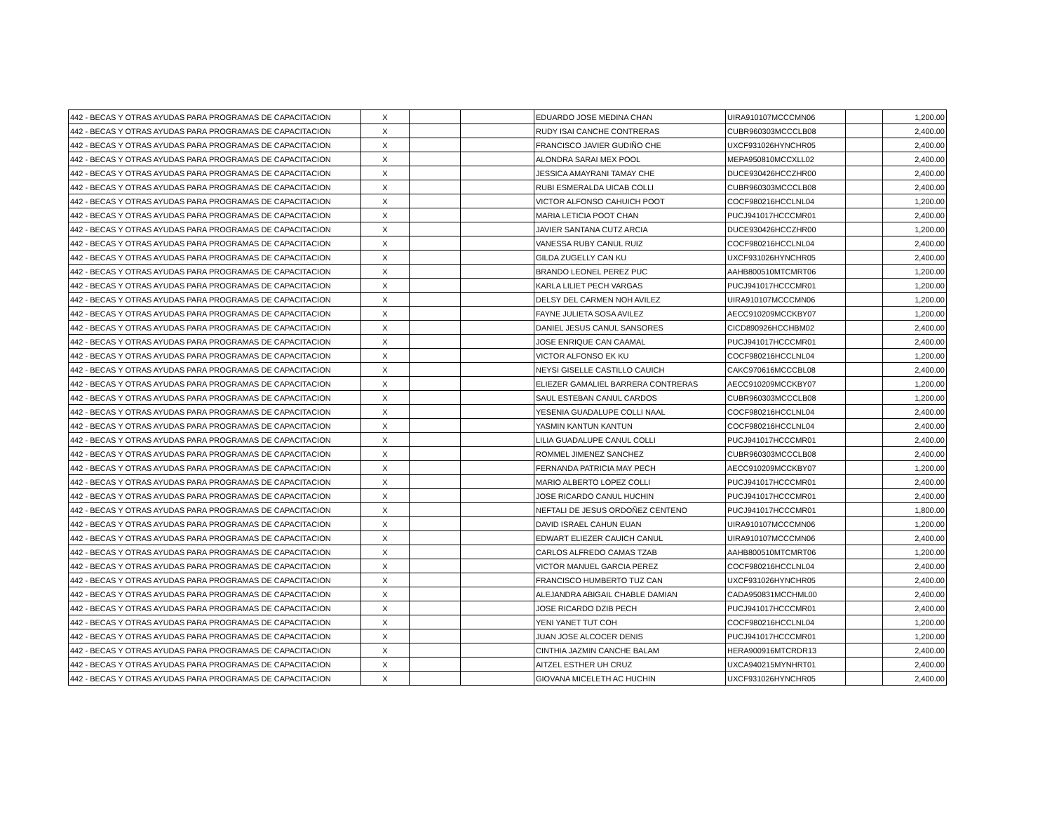| 442 - BECAS Y OTRAS AYUDAS PARA PROGRAMAS DE CAPACITACION | X | | | EDUARDO JOSE MEDINA CHAN | UIRA910107MCCCMN06 | | 1,200.00 |
| 442 - BECAS Y OTRAS AYUDAS PARA PROGRAMAS DE CAPACITACION | X | | | RUDY ISAI CANCHE CONTRERAS | CUBR960303MCCCLB08 | | 2,400.00 |
| 442 - BECAS Y OTRAS AYUDAS PARA PROGRAMAS DE CAPACITACION | X | | | FRANCISCO JAVIER GUDIÑO CHE | UXCF931026HYNCHR05 | | 2,400.00 |
| 442 - BECAS Y OTRAS AYUDAS PARA PROGRAMAS DE CAPACITACION | X | | | ALONDRA SARAI MEX POOL | MEPA950810MCCXLL02 | | 2,400.00 |
| 442 - BECAS Y OTRAS AYUDAS PARA PROGRAMAS DE CAPACITACION | X | | | JESSICA AMAYRANI TAMAY CHE | DUCE930426HCCZHR00 | | 2,400.00 |
| 442 - BECAS Y OTRAS AYUDAS PARA PROGRAMAS DE CAPACITACION | X | | | RUBI ESMERALDA UICAB COLLI | CUBR960303MCCCLB08 | | 2,400.00 |
| 442 - BECAS Y OTRAS AYUDAS PARA PROGRAMAS DE CAPACITACION | X | | | VICTOR ALFONSO CAHUICH POOT | COCF980216HCCLNL04 | | 1,200.00 |
| 442 - BECAS Y OTRAS AYUDAS PARA PROGRAMAS DE CAPACITACION | X | | | MARIA LETICIA POOT CHAN | PUCJ941017HCCCMR01 | | 2,400.00 |
| 442 - BECAS Y OTRAS AYUDAS PARA PROGRAMAS DE CAPACITACION | X | | | JAVIER SANTANA CUTZ ARCIA | DUCE930426HCCZHR00 | | 1,200.00 |
| 442 - BECAS Y OTRAS AYUDAS PARA PROGRAMAS DE CAPACITACION | X | | | VANESSA RUBY CANUL RUIZ | COCF980216HCCLNL04 | | 2,400.00 |
| 442 - BECAS Y OTRAS AYUDAS PARA PROGRAMAS DE CAPACITACION | X | | | GILDA ZUGELLY CAN KU | UXCF931026HYNCHR05 | | 2,400.00 |
| 442 - BECAS Y OTRAS AYUDAS PARA PROGRAMAS DE CAPACITACION | X | | | BRANDO LEONEL PEREZ PUC | AAHB800510MTCMRT06 | | 1,200.00 |
| 442 - BECAS Y OTRAS AYUDAS PARA PROGRAMAS DE CAPACITACION | X | | | KARLA LILIET PECH VARGAS | PUCJ941017HCCCMR01 | | 1,200.00 |
| 442 - BECAS Y OTRAS AYUDAS PARA PROGRAMAS DE CAPACITACION | X | | | DELSY DEL CARMEN NOH AVILEZ | UIRA910107MCCCMN06 | | 1,200.00 |
| 442 - BECAS Y OTRAS AYUDAS PARA PROGRAMAS DE CAPACITACION | X | | | FAYNE JULIETA SOSA AVILEZ | AECC910209MCCKBY07 | | 1,200.00 |
| 442 - BECAS Y OTRAS AYUDAS PARA PROGRAMAS DE CAPACITACION | X | | | DANIEL JESUS CANUL SANSORES | CICD890926HCCHBM02 | | 2,400.00 |
| 442 - BECAS Y OTRAS AYUDAS PARA PROGRAMAS DE CAPACITACION | X | | | JOSE ENRIQUE CAN CAAMAL | PUCJ941017HCCCMR01 | | 2,400.00 |
| 442 - BECAS Y OTRAS AYUDAS PARA PROGRAMAS DE CAPACITACION | X | | | VICTOR ALFONSO EK KU | COCF980216HCCLNL04 | | 1,200.00 |
| 442 - BECAS Y OTRAS AYUDAS PARA PROGRAMAS DE CAPACITACION | X | | | NEYSI GISELLE CASTILLO CAUICH | CAKC970616MCCCBL08 | | 2,400.00 |
| 442 - BECAS Y OTRAS AYUDAS PARA PROGRAMAS DE CAPACITACION | X | | | ELIEZER GAMALIEL BARRERA CONTRERAS | AECC910209MCCKBY07 | | 1,200.00 |
| 442 - BECAS Y OTRAS AYUDAS PARA PROGRAMAS DE CAPACITACION | X | | | SAUL ESTEBAN CANUL CARDOS | CUBR960303MCCCLB08 | | 1,200.00 |
| 442 - BECAS Y OTRAS AYUDAS PARA PROGRAMAS DE CAPACITACION | X | | | YESENIA GUADALUPE COLLI NAAL | COCF980216HCCLNL04 | | 2,400.00 |
| 442 - BECAS Y OTRAS AYUDAS PARA PROGRAMAS DE CAPACITACION | X | | | YASMIN KANTUN KANTUN | COCF980216HCCLNL04 | | 2,400.00 |
| 442 - BECAS Y OTRAS AYUDAS PARA PROGRAMAS DE CAPACITACION | X | | | LILIA GUADALUPE CANUL COLLI | PUCJ941017HCCCMR01 | | 2,400.00 |
| 442 - BECAS Y OTRAS AYUDAS PARA PROGRAMAS DE CAPACITACION | X | | | ROMMEL JIMENEZ SANCHEZ | CUBR960303MCCCLB08 | | 2,400.00 |
| 442 - BECAS Y OTRAS AYUDAS PARA PROGRAMAS DE CAPACITACION | X | | | FERNANDA PATRICIA MAY PECH | AECC910209MCCKBY07 | | 1,200.00 |
| 442 - BECAS Y OTRAS AYUDAS PARA PROGRAMAS DE CAPACITACION | X | | | MARIO ALBERTO LOPEZ COLLI | PUCJ941017HCCCMR01 | | 2,400.00 |
| 442 - BECAS Y OTRAS AYUDAS PARA PROGRAMAS DE CAPACITACION | X | | | JOSE RICARDO CANUL HUCHIN | PUCJ941017HCCCMR01 | | 2,400.00 |
| 442 - BECAS Y OTRAS AYUDAS PARA PROGRAMAS DE CAPACITACION | X | | | NEFTALI DE JESUS ORDOÑEZ CENTENO | PUCJ941017HCCCMR01 | | 1,800.00 |
| 442 - BECAS Y OTRAS AYUDAS PARA PROGRAMAS DE CAPACITACION | X | | | DAVID ISRAEL CAHUN EUAN | UIRA910107MCCCMN06 | | 1,200.00 |
| 442 - BECAS Y OTRAS AYUDAS PARA PROGRAMAS DE CAPACITACION | X | | | EDWART ELIEZER CAUICH CANUL | UIRA910107MCCCMN06 | | 2,400.00 |
| 442 - BECAS Y OTRAS AYUDAS PARA PROGRAMAS DE CAPACITACION | X | | | CARLOS ALFREDO CAMAS TZAB | AAHB800510MTCMRT06 | | 1,200.00 |
| 442 - BECAS Y OTRAS AYUDAS PARA PROGRAMAS DE CAPACITACION | X | | | VICTOR MANUEL GARCIA PEREZ | COCF980216HCCLNL04 | | 2,400.00 |
| 442 - BECAS Y OTRAS AYUDAS PARA PROGRAMAS DE CAPACITACION | X | | | FRANCISCO HUMBERTO TUZ CAN | UXCF931026HYNCHR05 | | 2,400.00 |
| 442 - BECAS Y OTRAS AYUDAS PARA PROGRAMAS DE CAPACITACION | X | | | ALEJANDRA ABIGAIL CHABLE DAMIAN | CADA950831MCCHML00 | | 2,400.00 |
| 442 - BECAS Y OTRAS AYUDAS PARA PROGRAMAS DE CAPACITACION | X | | | JOSE RICARDO DZIB PECH | PUCJ941017HCCCMR01 | | 2,400.00 |
| 442 - BECAS Y OTRAS AYUDAS PARA PROGRAMAS DE CAPACITACION | X | | | YENI YANET TUT COH | COCF980216HCCLNL04 | | 1,200.00 |
| 442 - BECAS Y OTRAS AYUDAS PARA PROGRAMAS DE CAPACITACION | X | | | JUAN JOSE ALCOCER DENIS | PUCJ941017HCCCMR01 | | 1,200.00 |
| 442 - BECAS Y OTRAS AYUDAS PARA PROGRAMAS DE CAPACITACION | X | | | CINTHIA JAZMIN CANCHE BALAM | HERA900916MTCRDR13 | | 2,400.00 |
| 442 - BECAS Y OTRAS AYUDAS PARA PROGRAMAS DE CAPACITACION | X | | | AITZEL ESTHER UH CRUZ | UXCA940215MYNHRT01 | | 2,400.00 |
| 442 - BECAS Y OTRAS AYUDAS PARA PROGRAMAS DE CAPACITACION | X | | | GIOVANA MICELETH AC HUCHIN | UXCF931026HYNCHR05 | | 2,400.00 |